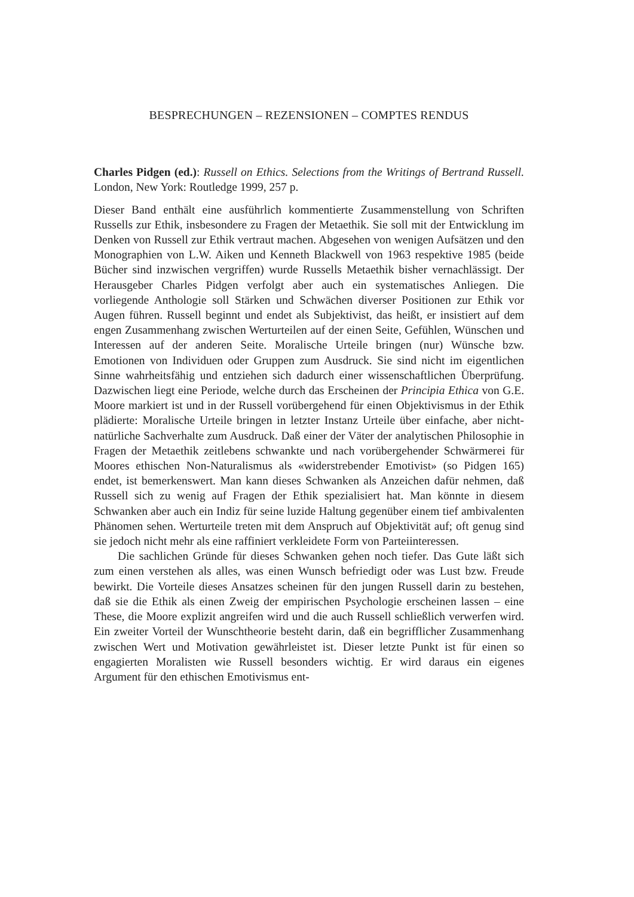BESPRECHUNGEN – REZENSIONEN – COMPTES RENDUS
Charles Pidgen (ed.): Russell on Ethics. Selections from the Writings of Bertrand Russell. London, New York: Routledge 1999, 257 p.
Dieser Band enthält eine ausführlich kommentierte Zusammenstellung von Schriften Russells zur Ethik, insbesondere zu Fragen der Metaethik. Sie soll mit der Entwicklung im Denken von Russell zur Ethik vertraut machen. Abgesehen von wenigen Aufsätzen und den Monographien von L.W. Aiken und Kenneth Blackwell von 1963 respektive 1985 (beide Bücher sind inzwischen vergriffen) wurde Russells Metaethik bisher vernachlässigt. Der Herausgeber Charles Pidgen verfolgt aber auch ein systematisches Anliegen. Die vorliegende Anthologie soll Stärken und Schwächen diverser Positionen zur Ethik vor Augen führen. Russell beginnt und endet als Subjektivist, das heißt, er insistiert auf dem engen Zusammenhang zwischen Werturteilen auf der einen Seite, Gefühlen, Wünschen und Interessen auf der anderen Seite. Moralische Urteile bringen (nur) Wünsche bzw. Emotionen von Individuen oder Gruppen zum Ausdruck. Sie sind nicht im eigentlichen Sinne wahrheitsfähig und entziehen sich dadurch einer wissenschaftlichen Überprüfung. Dazwischen liegt eine Periode, welche durch das Erscheinen der Principia Ethica von G.E. Moore markiert ist und in der Russell vorübergehend für einen Objektivismus in der Ethik plädierte: Moralische Urteile bringen in letzter Instanz Urteile über einfache, aber nicht-natürliche Sachverhalte zum Ausdruck. Daß einer der Väter der analytischen Philosophie in Fragen der Metaethik zeitlebens schwankte und nach vorübergehender Schwärmerei für Moores ethischen Non-Naturalismus als «widerstrebender Emotivist» (so Pidgen 165) endet, ist bemerkenswert. Man kann dieses Schwanken als Anzeichen dafür nehmen, daß Russell sich zu wenig auf Fragen der Ethik spezialisiert hat. Man könnte in diesem Schwanken aber auch ein Indiz für seine luzide Haltung gegenüber einem tief ambivalenten Phänomen sehen. Werturteile treten mit dem Anspruch auf Objektivität auf; oft genug sind sie jedoch nicht mehr als eine raffiniert verkleidete Form von Parteiinteressen.
Die sachlichen Gründe für dieses Schwanken gehen noch tiefer. Das Gute läßt sich zum einen verstehen als alles, was einen Wunsch befriedigt oder was Lust bzw. Freude bewirkt. Die Vorteile dieses Ansatzes scheinen für den jungen Russell darin zu bestehen, daß sie die Ethik als einen Zweig der empirischen Psychologie erscheinen lassen – eine These, die Moore explizit angreifen wird und die auch Russell schließlich verwerfen wird. Ein zweiter Vorteil der Wunschtheorie besteht darin, daß ein begrifflicher Zusammenhang zwischen Wert und Motivation gewährleistet ist. Dieser letzte Punkt ist für einen so engagierten Moralisten wie Russell besonders wichtig. Er wird daraus ein eigenes Argument für den ethischen Emotivismus ent-